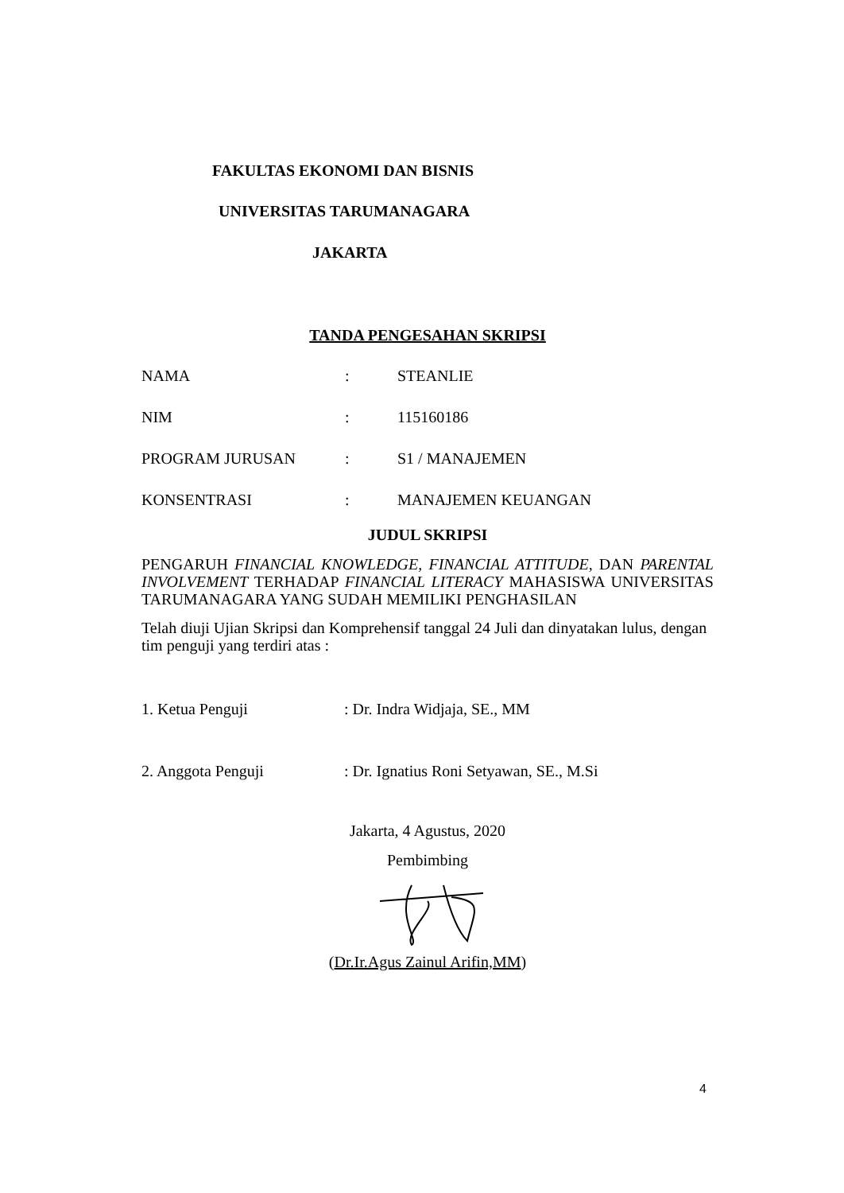FAKULTAS EKONOMI DAN BISNIS
UNIVERSITAS TARUMANAGARA
JAKARTA
TANDA PENGESAHAN SKRIPSI
NAMA: STEANLIE
NIM: 115160186
PROGRAM JURUSAN: S1 / MANAJEMEN
KONSENTRASI: MANAJEMEN KEUANGAN
JUDUL SKRIPSI
PENGARUH FINANCIAL KNOWLEDGE, FINANCIAL ATTITUDE, DAN PARENTAL INVOLVEMENT TERHADAP FINANCIAL LITERACY MAHASISWA UNIVERSITAS TARUMANAGARA YANG SUDAH MEMILIKI PENGHASILAN
Telah diuji Ujian Skripsi dan Komprehensif tanggal 24 Juli dan dinyatakan lulus, dengan tim penguji yang terdiri atas :
1. Ketua Penguji: Dr. Indra Widjaja, SE., MM
2. Anggota Penguji: Dr. Ignatius Roni Setyawan, SE., M.Si
Jakarta, 4 Agustus, 2020
Pembimbing
(Dr.Ir.Agus Zainul Arifin,MM)
4